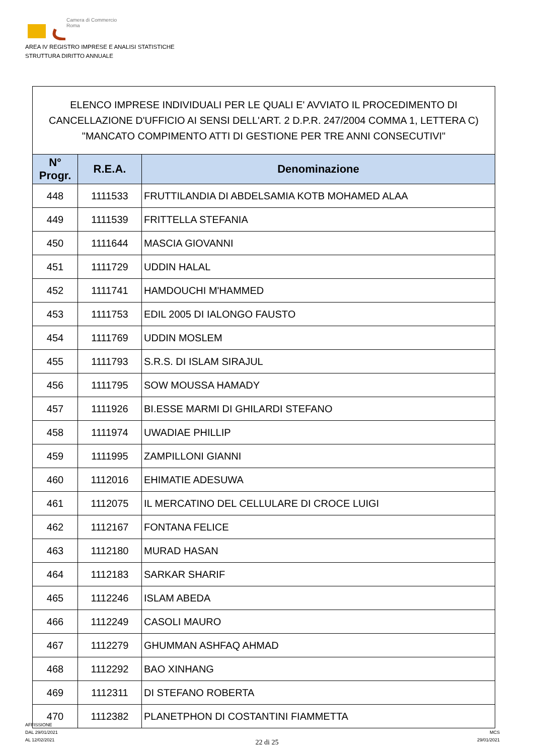Camera di Commercio
Roma
AREA IV REGISTRO IMPRESE E ANALISI STATISTICHE
STRUTTURA DIRITTO ANNUALE
| ELENCO IMPRESE INDIVIDUALI PER LE QUALI E' AVVIATO IL PROCEDIMENTO DI CANCELLAZIONE D'UFFICIO AI SENSI DELL'ART. 2 D.P.R. 247/2004 COMMA 1, LETTERA C) "MANCATO COMPIMENTO ATTI DI GESTIONE PER TRE ANNI CONSECUTIVI" | | |
| --- | --- | --- |
| N° Progr. | R.E.A. | Denominazione |
| 448 | 1111533 | FRUTTILANDIA DI ABDELSAMIA KOTB MOHAMED ALAA |
| 449 | 1111539 | FRITTELLA STEFANIA |
| 450 | 1111644 | MASCIA GIOVANNI |
| 451 | 1111729 | UDDIN HALAL |
| 452 | 1111741 | HAMDOUCHI M'HAMMED |
| 453 | 1111753 | EDIL 2005 DI IALONGO FAUSTO |
| 454 | 1111769 | UDDIN MOSLEM |
| 455 | 1111793 | S.R.S. DI ISLAM SIRAJUL |
| 456 | 1111795 | SOW MOUSSA HAMADY |
| 457 | 1111926 | BI.ESSE MARMI DI GHILARDI STEFANO |
| 458 | 1111974 | UWADIAE PHILLIP |
| 459 | 1111995 | ZAMPILLONI GIANNI |
| 460 | 1112016 | EHIMATIE ADESUWA |
| 461 | 1112075 | IL MERCATINO DEL CELLULARE DI CROCE LUIGI |
| 462 | 1112167 | FONTANA FELICE |
| 463 | 1112180 | MURAD HASAN |
| 464 | 1112183 | SARKAR SHARIF |
| 465 | 1112246 | ISLAM ABEDA |
| 466 | 1112249 | CASOLI MAURO |
| 467 | 1112279 | GHUMMAN ASHFAQ AHMAD |
| 468 | 1112292 | BAO XINHANG |
| 469 | 1112311 | DI STEFANO ROBERTA |
| 470 | 1112382 | PLANETPHON DI COSTANTINI FIAMMETTA |
AFFISSIONE
DAL 29/01/2021
AL 12/02/2021
22 di 25
MCS
29/01/2021